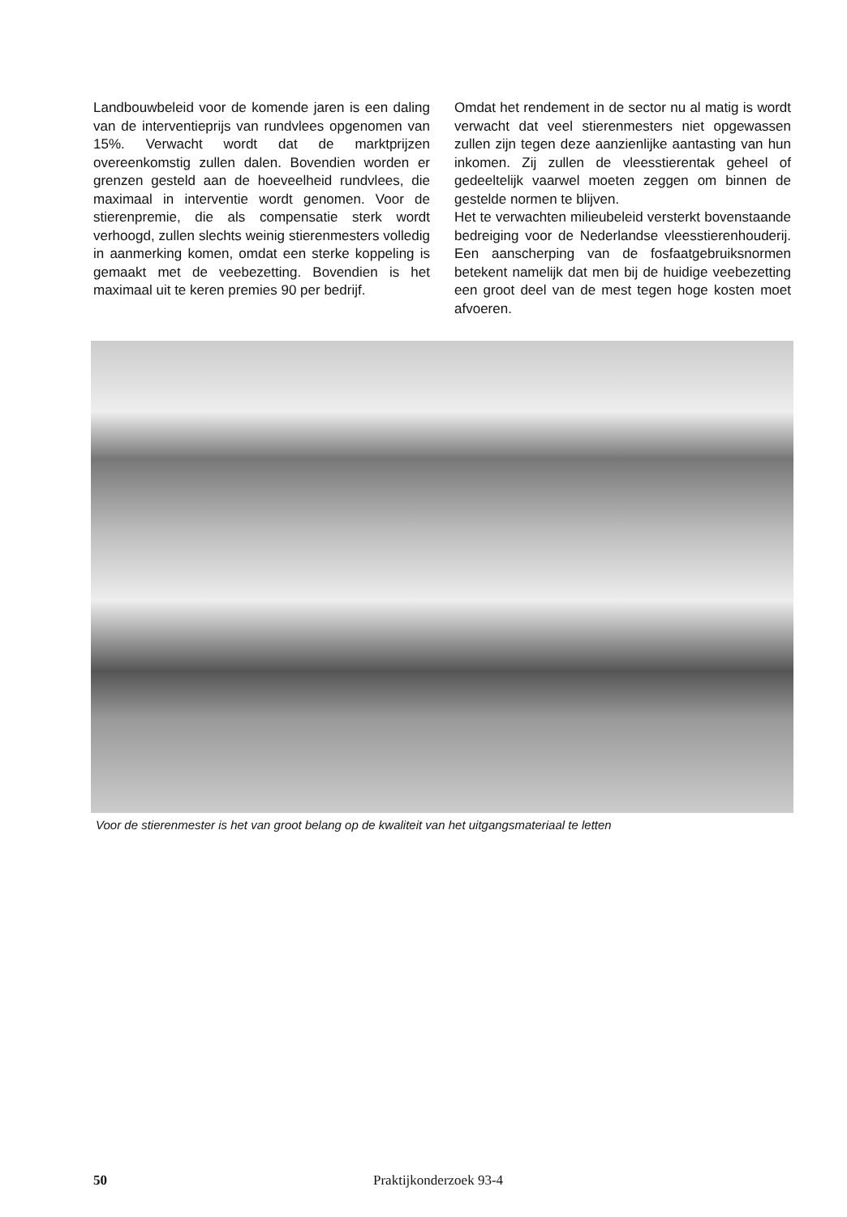Landbouwbeleid voor de komende jaren is een daling van de interventieprijs van rundvlees opgenomen van 15%. Verwacht wordt dat de marktprijzen overeenkomstig zullen dalen. Bovendien worden er grenzen gesteld aan de hoeveelheid rundvlees, die maximaal in interventie wordt genomen. Voor de stierenpremie, die als compensatie sterk wordt verhoogd, zullen slechts weinig stierenmesters volledig in aanmerking komen, omdat een sterke koppeling is gemaakt met de veebezetting. Bovendien is het maximaal uit te keren premies 90 per bedrijf.
Omdat het rendement in de sector nu al matig is wordt verwacht dat veel stierenmesters niet opgewassen zullen zijn tegen deze aanzienlijke aantasting van hun inkomen. Zij zullen de vleesstierentak geheel of gedeeltelijk vaarwel moeten zeggen om binnen de gestelde normen te blijven.
Het te verwachten milieubeleid versterkt bovenstaande bedreiging voor de Nederlandse vleesstierenhouderij. Een aanscherping van de fosfaatgebruiksnormen betekent namelijk dat men bij de huidige veebezetting een groot deel van de mest tegen hoge kosten moet afvoeren.
Voor de stierenmester is het van groot belang op de kwaliteit van het uitgangsmateriaal te letten
50 Praktijkonderzoek 93-4